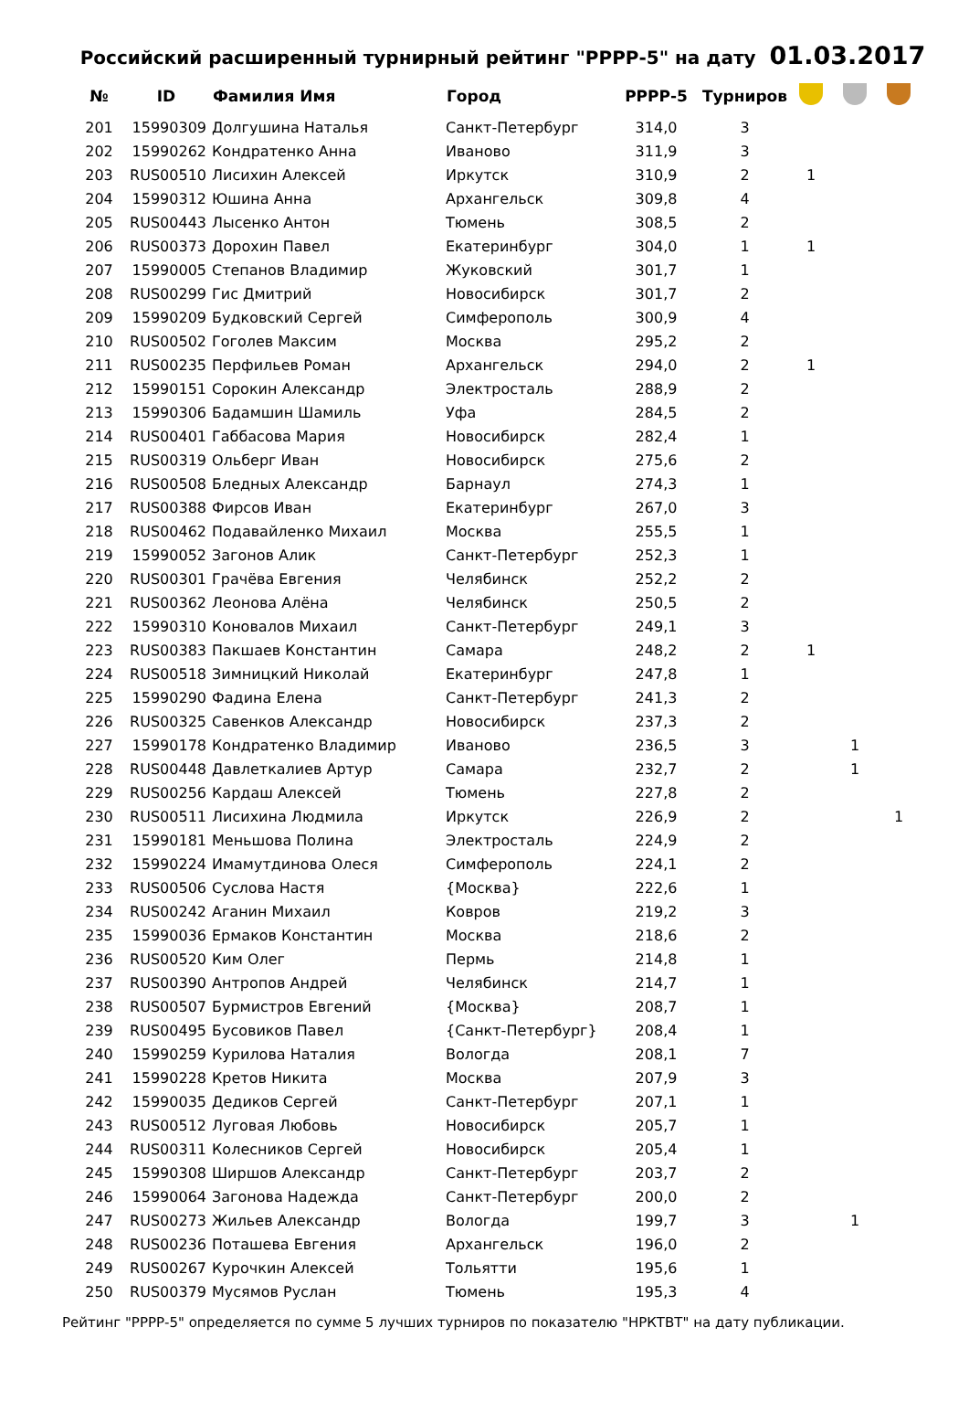Российский расширенный турнирный рейтинг "РРРР-5" на дату 01.03.2017
| № | ID | Фамилия Имя | Город | РРРР-5 | Турниров | | | |
| --- | --- | --- | --- | --- | --- | --- | --- | --- |
| 201 | 15990309 | Долгушина Наталья | Санкт-Петербург | 314,0 | 3 | | | |
| 202 | 15990262 | Кондратенко Анна | Иваново | 311,9 | 3 | | | |
| 203 | RUS00510 | Лисихин Алексей | Иркутск | 310,9 | 2 | 1 | | |
| 204 | 15990312 | Юшина Анна | Архангельск | 309,8 | 4 | | | |
| 205 | RUS00443 | Лысенко Антон | Тюмень | 308,5 | 2 | | | |
| 206 | RUS00373 | Дорохин Павел | Екатеринбург | 304,0 | 1 | 1 | | |
| 207 | 15990005 | Степанов Владимир | Жуковский | 301,7 | 1 | | | |
| 208 | RUS00299 | Гис Дмитрий | Новосибирск | 301,7 | 2 | | | |
| 209 | 15990209 | Будковский Сергей | Симферополь | 300,9 | 4 | | | |
| 210 | RUS00502 | Гоголев Максим | Москва | 295,2 | 2 | | | |
| 211 | RUS00235 | Перфильев Роман | Архангельск | 294,0 | 2 | 1 | | |
| 212 | 15990151 | Сорокин Александр | Электросталь | 288,9 | 2 | | | |
| 213 | 15990306 | Бадамшин Шамиль | Уфа | 284,5 | 2 | | | |
| 214 | RUS00401 | Габбасова Мария | Новосибирск | 282,4 | 1 | | | |
| 215 | RUS00319 | Ольберг Иван | Новосибирск | 275,6 | 2 | | | |
| 216 | RUS00508 | Бледных Александр | Барнаул | 274,3 | 1 | | | |
| 217 | RUS00388 | Фирсов Иван | Екатеринбург | 267,0 | 3 | | | |
| 218 | RUS00462 | Подавайленко Михаил | Москва | 255,5 | 1 | | | |
| 219 | 15990052 | Загонов Алик | Санкт-Петербург | 252,3 | 1 | | | |
| 220 | RUS00301 | Грачёва Евгения | Челябинск | 252,2 | 2 | | | |
| 221 | RUS00362 | Леонова Алёна | Челябинск | 250,5 | 2 | | | |
| 222 | 15990310 | Коновалов Михаил | Санкт-Петербург | 249,1 | 3 | | | |
| 223 | RUS00383 | Пакшаев Константин | Самара | 248,2 | 2 | 1 | | |
| 224 | RUS00518 | Зимницкий Николай | Екатеринбург | 247,8 | 1 | | | |
| 225 | 15990290 | Фадина Елена | Санкт-Петербург | 241,3 | 2 | | | |
| 226 | RUS00325 | Савенков Александр | Новосибирск | 237,3 | 2 | | | |
| 227 | 15990178 | Кондратенко Владимир | Иваново | 236,5 | 3 | | 1 | |
| 228 | RUS00448 | Давлеткалиев Артур | Самара | 232,7 | 2 | | 1 | |
| 229 | RUS00256 | Кардаш Алексей | Тюмень | 227,8 | 2 | | | |
| 230 | RUS00511 | Лисихина Людмила | Иркутск | 226,9 | 2 | | | 1 |
| 231 | 15990181 | Меньшова Полина | Электросталь | 224,9 | 2 | | | |
| 232 | 15990224 | Имамутдинова Олеся | Симферополь | 224,1 | 2 | | | |
| 233 | RUS00506 | Суслова Настя | {Москва} | 222,6 | 1 | | | |
| 234 | RUS00242 | Аганин Михаил | Ковров | 219,2 | 3 | | | |
| 235 | 15990036 | Ермаков Константин | Москва | 218,6 | 2 | | | |
| 236 | RUS00520 | Ким Олег | Пермь | 214,8 | 1 | | | |
| 237 | RUS00390 | Антропов Андрей | Челябинск | 214,7 | 1 | | | |
| 238 | RUS00507 | Бурмистров Евгений | {Москва} | 208,7 | 1 | | | |
| 239 | RUS00495 | Бусовиков Павел | {Санкт-Петербург} | 208,4 | 1 | | | |
| 240 | 15990259 | Курилова Наталия | Вологда | 208,1 | 7 | | | |
| 241 | 15990228 | Кретов Никита | Москва | 207,9 | 3 | | | |
| 242 | 15990035 | Дедиков Сергей | Санкт-Петербург | 207,1 | 1 | | | |
| 243 | RUS00512 | Луговая Любовь | Новосибирск | 205,7 | 1 | | | |
| 244 | RUS00311 | Колесников Сергей | Новосибирск | 205,4 | 1 | | | |
| 245 | 15990308 | Ширшов Александр | Санкт-Петербург | 203,7 | 2 | | | |
| 246 | 15990064 | Загонова Надежда | Санкт-Петербург | 200,0 | 2 | | | |
| 247 | RUS00273 | Жильев Александр | Вологда | 199,7 | 3 | | 1 | |
| 248 | RUS00236 | Поташева Евгения | Архангельск | 196,0 | 2 | | | |
| 249 | RUS00267 | Курочкин Алексей | Тольятти | 195,6 | 1 | | | |
| 250 | RUS00379 | Мусямов Руслан | Тюмень | 195,3 | 4 | | | |
Рейтинг "РРРР-5" определяется по сумме 5 лучших турниров по показателю "НРКТВТ" на дату публикации.